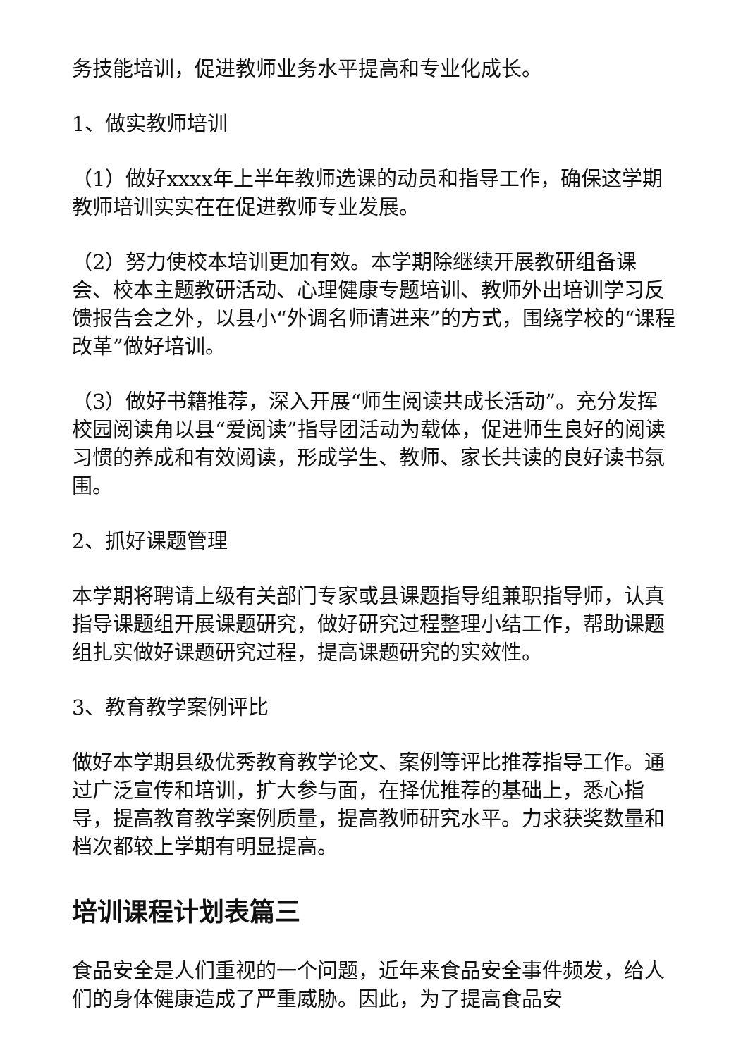务技能培训，促进教师业务水平提高和专业化成长。
1、做实教师培训
（1）做好xxxx年上半年教师选课的动员和指导工作，确保这学期教师培训实实在在促进教师专业发展。
（2）努力使校本培训更加有效。本学期除继续开展教研组备课会、校本主题教研活动、心理健康专题培训、教师外出培训学习反馈报告会之外，以县小“外调名师请进来”的方式，围绕学校的“课程改革”做好培训。
（3）做好书籍推荐，深入开展“师生阅读共成长活动”。充分发挥校园阅读角以县“爱阅读”指导团活动为载体，促进师生良好的阅读习惯的养成和有效阅读，形成学生、教师、家长共读的良好读书氛围。
2、抓好课题管理
本学期将聘请上级有关部门专家或县课题指导组兼职指导师，认真指导课题组开展课题研究，做好研究过程整理小结工作，帮助课题组扎实做好课题研究过程，提高课题研究的实效性。
3、教育教学案例评比
做好本学期县级优秀教育教学论文、案例等评比推荐指导工作。通过广泛宣传和培训，扩大参与面，在择优推荐的基础上，悉心指导，提高教育教学案例质量，提高教师研究水平。力求获奖数量和档次都较上学期有明显提高。
培训课程计划表篇三
食品安全是人们重视的一个问题，近年来食品安全事件频发，给人们的身体健康造成了严重威胁。因此，为了提高食品安